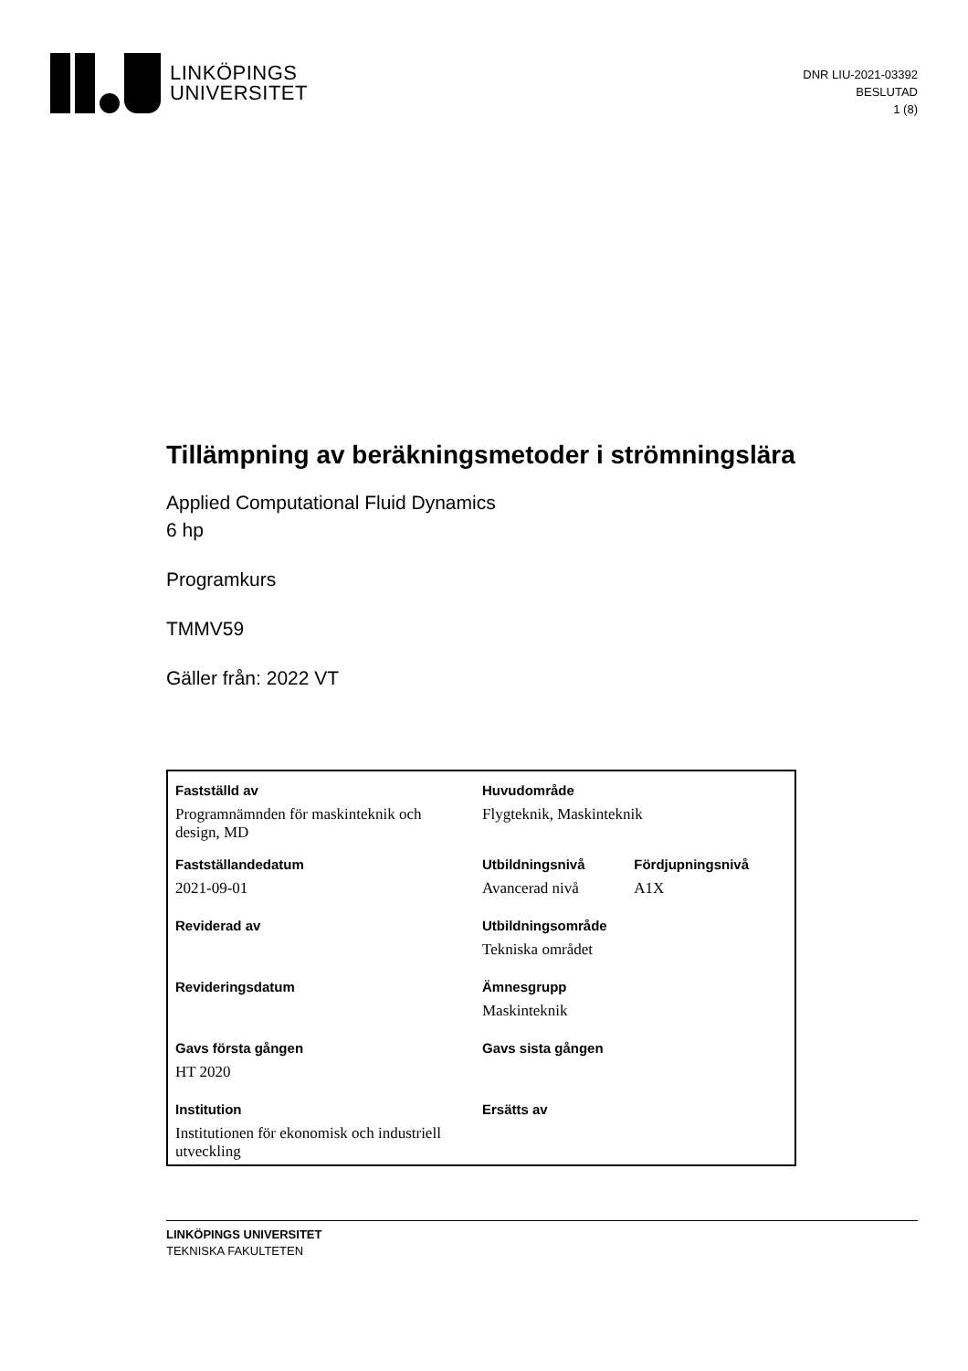LINKÖPINGS
UNIVERSITET
DNR LIU-2021-03392
BESLUTAD
1 (8)
Tillämpning av beräkningsmetoder i strömningslära
Applied Computational Fluid Dynamics
6 hp
Programkurs
TMMV59
Gäller från: 2022 VT
| Fastställd av | Huvudområde | |
| Programnämnden för maskinteknik och design, MD | Flygteknik, Maskinteknik | |
| Fastställandedatum | Utbildningsnivå | Fördjupningsnivå |
| 2021-09-01 | Avancerad nivå | A1X |
| Reviderad av | Utbildningsområde | |
| | Tekniska området | |
| Revideringsdatum | Ämnesgrupp | |
| | Maskinteknik | |
| Gavs första gången | Gavs sista gången | |
| HT 2020 | | |
| Institution | Ersätts av | |
| Institutionen för ekonomisk och industriell utveckling | | |
LINKÖPINGS UNIVERSITET
TEKNISKA FAKULTETEN